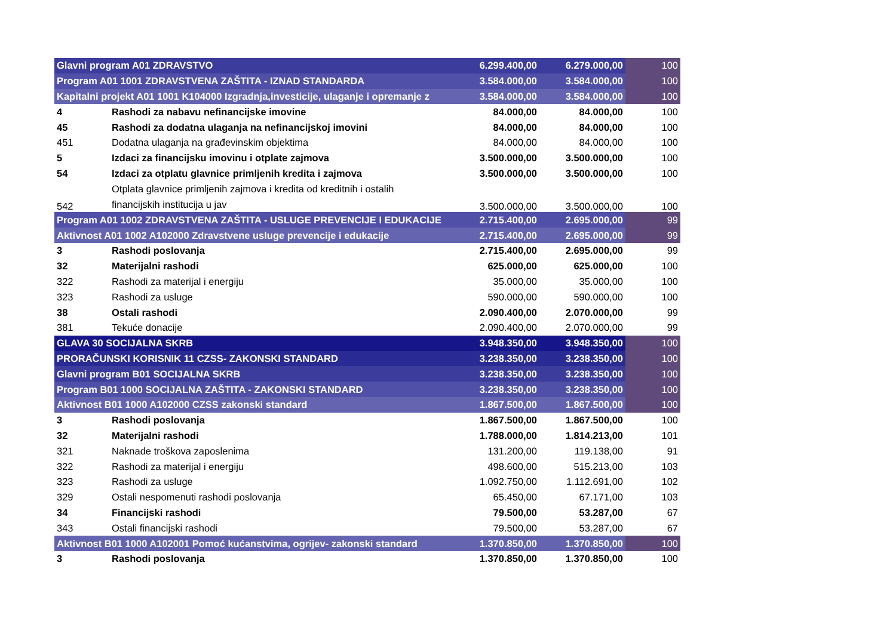| Glavni program A01 ZDRAVSTVO | | 6.299.400,00 | 6.279.000,00 | 100 |
| Program A01 1001 ZDRAVSTVENA ZAŠTITA - IZNAD STANDARDA | | 3.584.000,00 | 3.584.000,00 | 100 |
| Kapitalni projekt A01 1001 K104000 Izgradnja,investicije, ulaganje i opremanje z | | 3.584.000,00 | 3.584.000,00 | 100 |
| 4 | Rashodi za nabavu nefinancijske imovine | 84.000,00 | 84.000,00 | 100 |
| 45 | Rashodi za dodatna ulaganja na nefinancijskoj imovini | 84.000,00 | 84.000,00 | 100 |
| 451 | Dodatna ulaganja na građevinskim objektima | 84.000,00 | 84.000,00 | 100 |
| 5 | Izdaci za financijsku imovinu i otplate zajmova | 3.500.000,00 | 3.500.000,00 | 100 |
| 54 | Izdaci za otplatu glavnice primljenih kredita i zajmova | 3.500.000,00 | 3.500.000,00 | 100 |
| 542 | Otplata glavnice primljenih zajmova i kredita od kreditnih i ostalih financijskih institucija u jav | 3.500.000,00 | 3.500.000,00 | 100 |
| Program A01 1002 ZDRAVSTVENA ZAŠTITA - USLUGE PREVENCIJE I EDUKACIJE | | 2.715.400,00 | 2.695.000,00 | 99 |
| Aktivnost A01 1002 A102000 Zdravstvene usluge prevencije i edukacije | | 2.715.400,00 | 2.695.000,00 | 99 |
| 3 | Rashodi poslovanja | 2.715.400,00 | 2.695.000,00 | 99 |
| 32 | Materijalni rashodi | 625.000,00 | 625.000,00 | 100 |
| 322 | Rashodi za materijal i energiju | 35.000,00 | 35.000,00 | 100 |
| 323 | Rashodi za usluge | 590.000,00 | 590.000,00 | 100 |
| 38 | Ostali rashodi | 2.090.400,00 | 2.070.000,00 | 99 |
| 381 | Tekuće donacije | 2.090.400,00 | 2.070.000,00 | 99 |
| GLAVA 30 SOCIJALNA SKRB | | 3.948.350,00 | 3.948.350,00 | 100 |
| PRORAČUNSKI KORISNIK 11 CZSS- ZAKONSKI STANDARD | | 3.238.350,00 | 3.238.350,00 | 100 |
| Glavni program B01 SOCIJALNA SKRB | | 3.238.350,00 | 3.238.350,00 | 100 |
| Program B01 1000 SOCIJALNA ZAŠTITA - ZAKONSKI STANDARD | | 3.238.350,00 | 3.238.350,00 | 100 |
| Aktivnost B01 1000 A102000 CZSS zakonski standard | | 1.867.500,00 | 1.867.500,00 | 100 |
| 3 | Rashodi poslovanja | 1.867.500,00 | 1.867.500,00 | 100 |
| 32 | Materijalni rashodi | 1.788.000,00 | 1.814.213,00 | 101 |
| 321 | Naknade troškova zaposlenima | 131.200,00 | 119.138,00 | 91 |
| 322 | Rashodi za materijal i energiju | 498.600,00 | 515.213,00 | 103 |
| 323 | Rashodi za usluge | 1.092.750,00 | 1.112.691,00 | 102 |
| 329 | Ostali nespomenuti rashodi poslovanja | 65.450,00 | 67.171,00 | 103 |
| 34 | Financijski rashodi | 79.500,00 | 53.287,00 | 67 |
| 343 | Ostali financijski rashodi | 79.500,00 | 53.287,00 | 67 |
| Aktivnost B01 1000 A102001 Pomoć kućanstvima, ogrijev- zakonski standard | | 1.370.850,00 | 1.370.850,00 | 100 |
| 3 | Rashodi poslovanja | 1.370.850,00 | 1.370.850,00 | 100 |